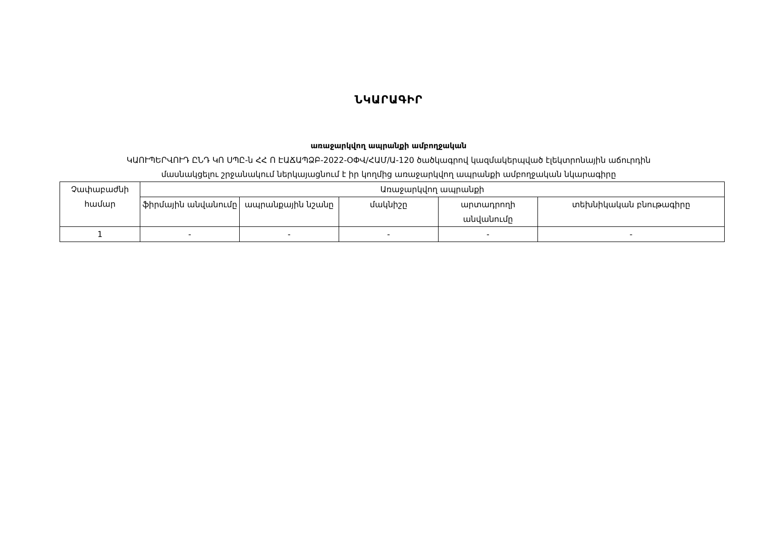ՆԿԱՐԱԳԻՐ
առաջարկվող ապրանքի ամբողջական
ԿԱՈՒՊԵՐՎՈՒԴ ԸՆԴ ԿՈ ՍՊԸ-ն ՀՀ Ո ԷԱՃԱՊՁԲ-2022-ՕՓՎ/ՀԱՄ/Ա-120 ծածկագրով կազմակերպված էլեկտրոնային աճուրդին
մասնակցելու շրջանակում ներկայացնում է իր կողմից առաջարկվող ապրանքի ամբողջական նկարագիրը
| Չափաբաժնի համար | Առաջարկվող ապրանքի | | | | |
| --- | --- | --- | --- | --- | --- |
| | ֆիրմային անվանումը | ապրանքային նշանը | մակնիշը | արտադրողի անվանումը | տեխնիկական բնութագիրը |
| 1 | - | - | - | - | - |